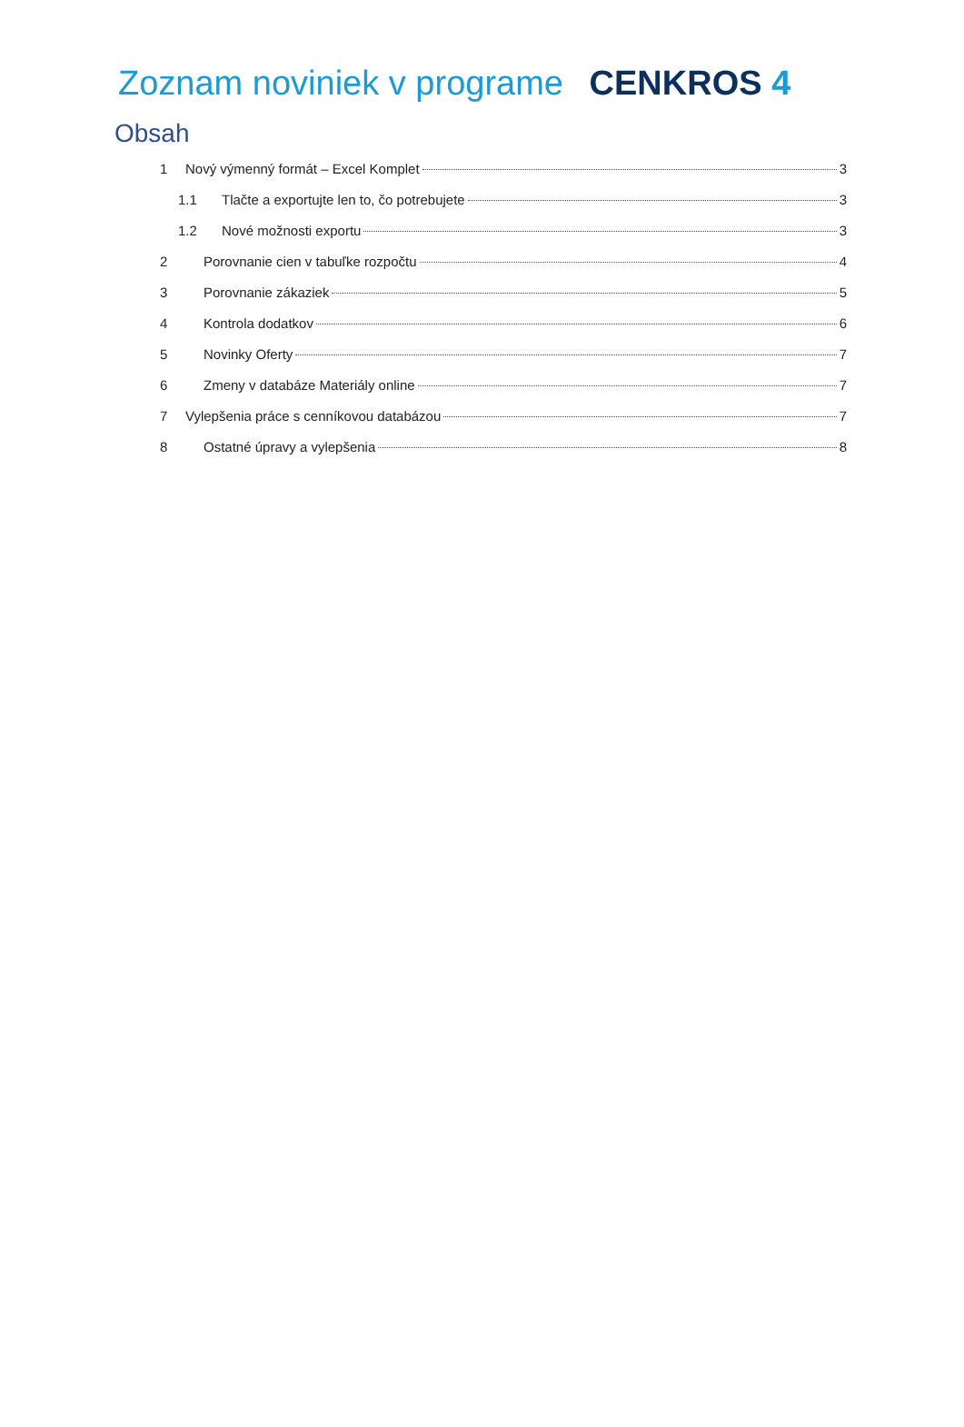Zoznam noviniek v programe CENKROS 4
Obsah
1 Nový výmenný formát – Excel Komplet 3
1.1 Tlačte a exportujte len to, čo potrebujete 3
1.2 Nové možnosti exportu 3
2 Porovnanie cien v tabuľke rozpočtu 4
3 Porovnanie zákaziek 5
4 Kontrola dodatkov 6
5 Novinky Oferty 7
6 Zmeny v databáze Materiály online 7
7 Vylepšenia práce s cenníkovou databázou 7
8 Ostatné úpravy a vylepšenia 8